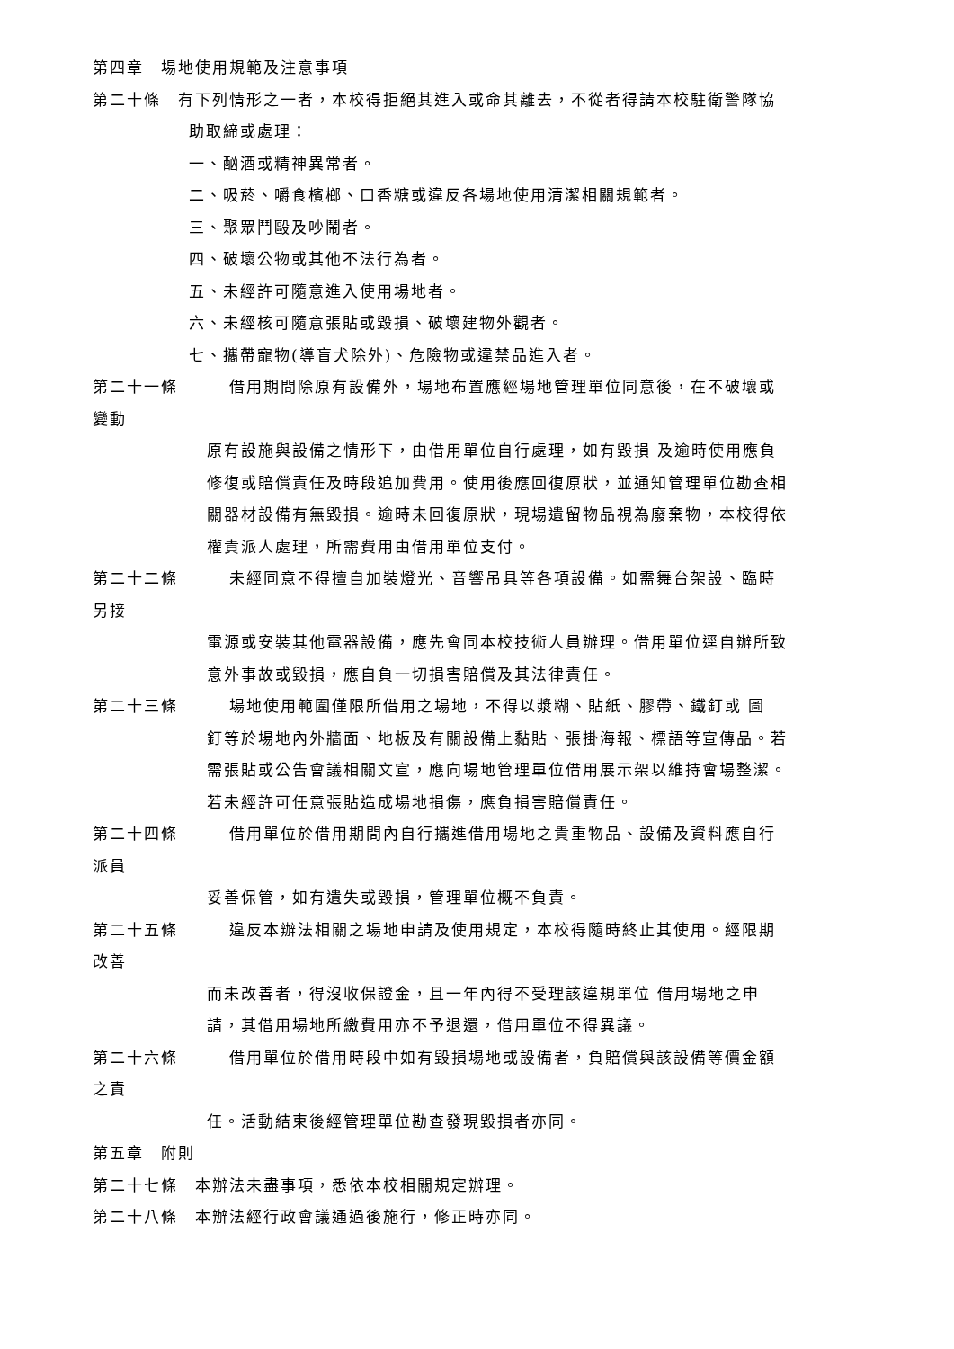第四章　場地使用規範及注意事項
第二十條　有下列情形之一者，本校得拒絕其進入或命其離去，不從者得請本校駐衛警隊協
助取締或處理：
一、酗酒或精神異常者。
二、吸菸、嚼食檳榔、口香糖或違反各場地使用清潔相關規範者。
三、聚眾鬥毆及吵鬧者。
四、破壞公物或其他不法行為者。
五、未經許可隨意進入使用場地者。
六、未經核可隨意張貼或毀損、破壞建物外觀者。
七、攜帶寵物(導盲犬除外)、危險物或違禁品進入者。
第二十一條　　　借用期間除原有設備外，場地布置應經場地管理單位同意後，在不破壞或
變動
原有設施與設備之情形下，由借用單位自行處理，如有毀損 及逾時使用應負
修復或賠償責任及時段追加費用。使用後應回復原狀，並通知管理單位勘查相
關器材設備有無毀損。逾時未回復原狀，現場遺留物品視為廢棄物，本校得依
權責派人處理，所需費用由借用單位支付。
第二十二條　　　未經同意不得擅自加裝燈光、音響吊具等各項設備。如需舞台架設、臨時
另接
電源或安裝其他電器設備，應先會同本校技術人員辦理。借用單位逕自辦所致
意外事故或毀損，應自負一切損害賠償及其法律責任。
第二十三條　　　場地使用範圍僅限所借用之場地，不得以漿糊、貼紙、膠帶、鐵釘或 圖
釘等於場地內外牆面、地板及有關設備上黏貼、張掛海報、標語等宣傳品。若
需張貼或公告會議相關文宣，應向場地管理單位借用展示架以維持會場整潔。
若未經許可任意張貼造成場地損傷，應負損害賠償責任。
第二十四條　　　借用單位於借用期間內自行攜進借用場地之貴重物品、設備及資料應自行
派員
妥善保管，如有遺失或毀損，管理單位概不負責。
第二十五條　　　違反本辦法相關之場地申請及使用規定，本校得隨時終止其使用。經限期
改善
而未改善者，得沒收保證金，且一年內得不受理該違規單位 借用場地之申
請，其借用場地所繳費用亦不予退還，借用單位不得異議。
第二十六條　　　借用單位於借用時段中如有毀損場地或設備者，負賠償與該設備等價金額
之責
任。活動結束後經管理單位勘查發現毀損者亦同。
第五章　附則
第二十七條　本辦法未盡事項，悉依本校相關規定辦理。
第二十八條　本辦法經行政會議通過後施行，修正時亦同。